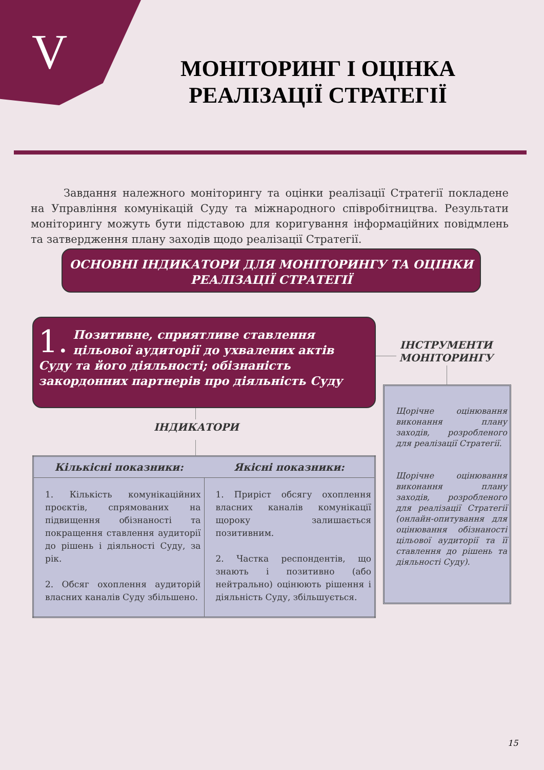V
МОНІТОРИНГ І ОЦІНКА РЕАЛІЗАЦІЇ СТРАТЕГІЇ
Завдання належного моніторингу та оцінки реалізації Стратегії покладене на Управління комунікацій Суду та міжнародного співробітництва. Результати моніторингу можуть бути підставою для коригування інформаційних повідмлень та затвердження плану заходів щодо реалізації Стратегії.
ОСНОВНІ ІНДИКАТОРИ ДЛЯ МОНІТОРИНГУ ТА ОЦІНКИ
РЕАЛІЗАЦІЇ СТРАТЕГІЇ
1. Позитивне, сприятливе ставлення цільової аудиторії до ухвалених актів Суду та його діяльності; обізнаність закордонних партнерів про діяльність Суду
ІНДИКАТОРИ
| Кількісні показники: | Якісні показники: |
| --- | --- |
| 1. Кількість комунікаційних проєктів, спрямованих на підвищення обізнаності та покращення ставлення аудиторії до рішень і діяльності Суду, за рік. 2. Обсяг охоплення аудиторій власних каналів Суду збільшено. | 1. Приріст обсягу охоплення власних каналів комунікації щороку залишається позитивним. 2. Частка респондентів, що знають і позитивно (або нейтрально) оцінюють рішення і діяльність Суду, збільшується. |
ІНСТРУМЕНТИ МОНІТОРИНГУ
Щорічне оцінювання виконання плану заходів, розробленого для реалізації Стратегії.
Щорічне оцінювання виконання плану заходів, розробленого для реалізації Стратегії (онлайн-опитування для оцінювання обізнаності цільової аудиторії та її ставлення до рішень та діяльності Суду).
15